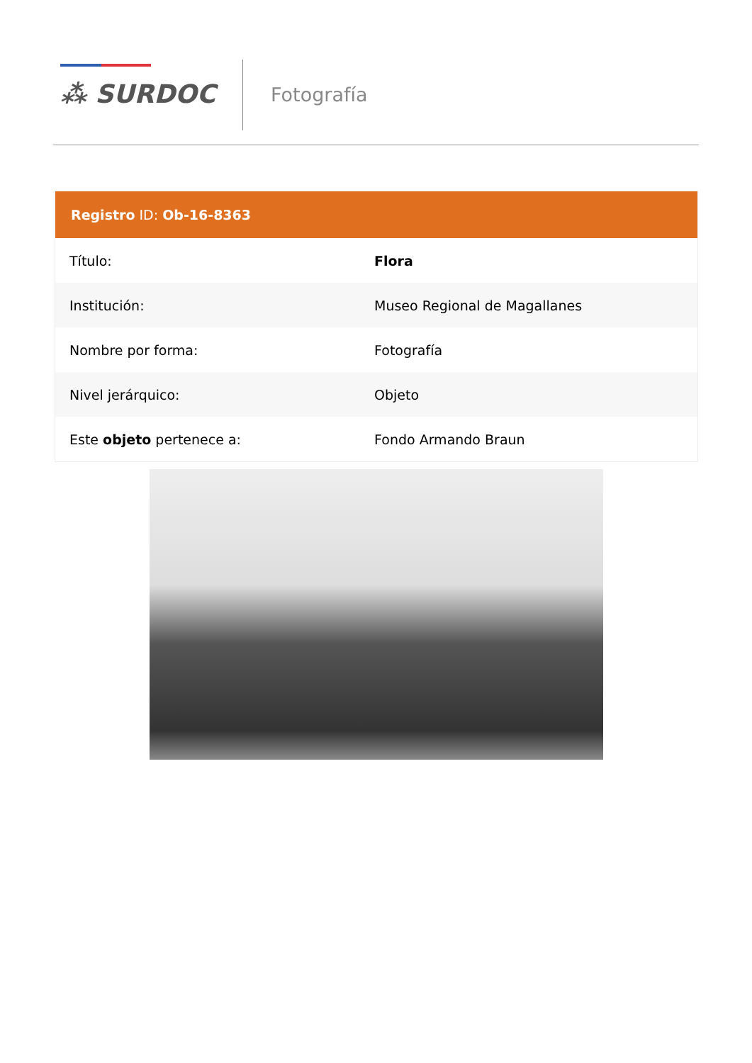⁂ SURDOC Fotografía
Registro ID: Ob-16-8363
| Título: | Flora |
| Institución: | Museo Regional de Magallanes |
| Nombre por forma: | Fotografía |
| Nivel jerárquico: | Objeto |
| Este objeto pertenece a: | Fondo Armando Braun |